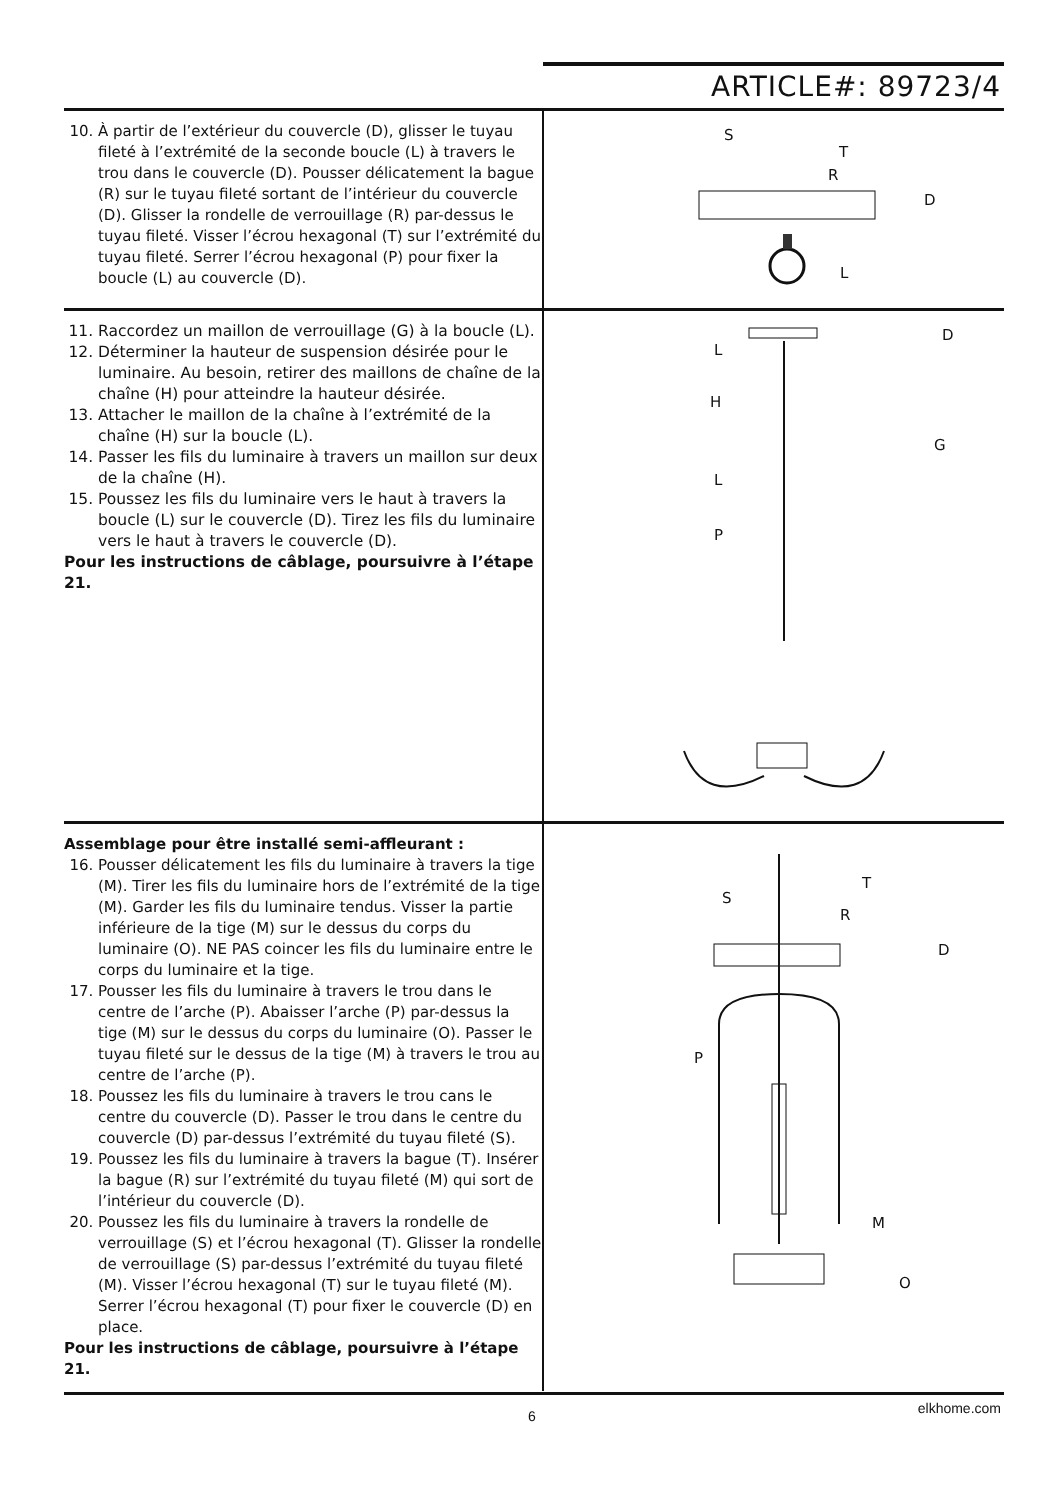ARTICLE#: 89723/4
10. À partir de l’extérieur du couvercle (D), glisser le tuyau fileté à l’extrémité de la seconde boucle (L) à travers le trou dans le couvercle (D). Pousser délicatement la bague (R) sur le tuyau fileté sortant de l’intérieur du couvercle (D). Glisser la rondelle de verrouillage (R) par-dessus le tuyau fileté. Visser l’écrou hexagonal (T) sur l’extrémité du tuyau fileté. Serrer l’écrou hexagonal (P) pour fixer la boucle (L) au couvercle (D).
S
T
R
D
L
11. Raccordez un maillon de verrouillage (G) à la boucle (L).
12. Déterminer la hauteur de suspension désirée pour le luminaire. Au besoin, retirer des maillons de chaîne de la chaîne (H) pour atteindre la hauteur désirée.
13. Attacher le maillon de la chaîne à l’extrémité de la chaîne (H) sur la boucle (L).
14. Passer les fils du luminaire à travers un maillon sur deux de la chaîne (H).
15. Poussez les fils du luminaire vers le haut à travers la boucle (L) sur le couvercle (D). Tirez les fils du luminaire vers le haut à travers le couvercle (D).
Pour les instructions de câblage, poursuivre à l’étape 21.
D
L
H
G
L
P
Assemblage pour être installé semi-affleurant :
16. Pousser délicatement les fils du luminaire à travers la tige (M). Tirer les fils du luminaire hors de l’extrémité de la tige (M). Garder les fils du luminaire tendus. Visser la partie inférieure de la tige (M) sur le dessus du corps du luminaire (O). NE PAS coincer les fils du luminaire entre le corps du luminaire et la tige.
17. Pousser les fils du luminaire à travers le trou dans le centre de l’arche (P). Abaisser l’arche (P) par-dessus la tige (M) sur le dessus du corps du luminaire (O). Passer le tuyau fileté sur le dessus de la tige (M) à travers le trou au centre de l’arche (P).
18. Poussez les fils du luminaire à travers le trou cans le centre du couvercle (D). Passer le trou dans le centre du couvercle (D) par-dessus l’extrémité du tuyau fileté (S).
19. Poussez les fils du luminaire à travers la bague (T). Insérer la bague (R) sur l’extrémité du tuyau fileté (M) qui sort de l’intérieur du couvercle (D).
20. Poussez les fils du luminaire à travers la rondelle de verrouillage (S) et l’écrou hexagonal (T). Glisser la rondelle de verrouillage (S) par-dessus l’extrémité du tuyau fileté (M). Visser l’écrou hexagonal (T) sur le tuyau fileté (M). Serrer l’écrou hexagonal (T) pour fixer le couvercle (D) en place.
Pour les instructions de câblage, poursuivre à l’étape 21.
T
S
R
D
P
M
O
6 elkhome.com